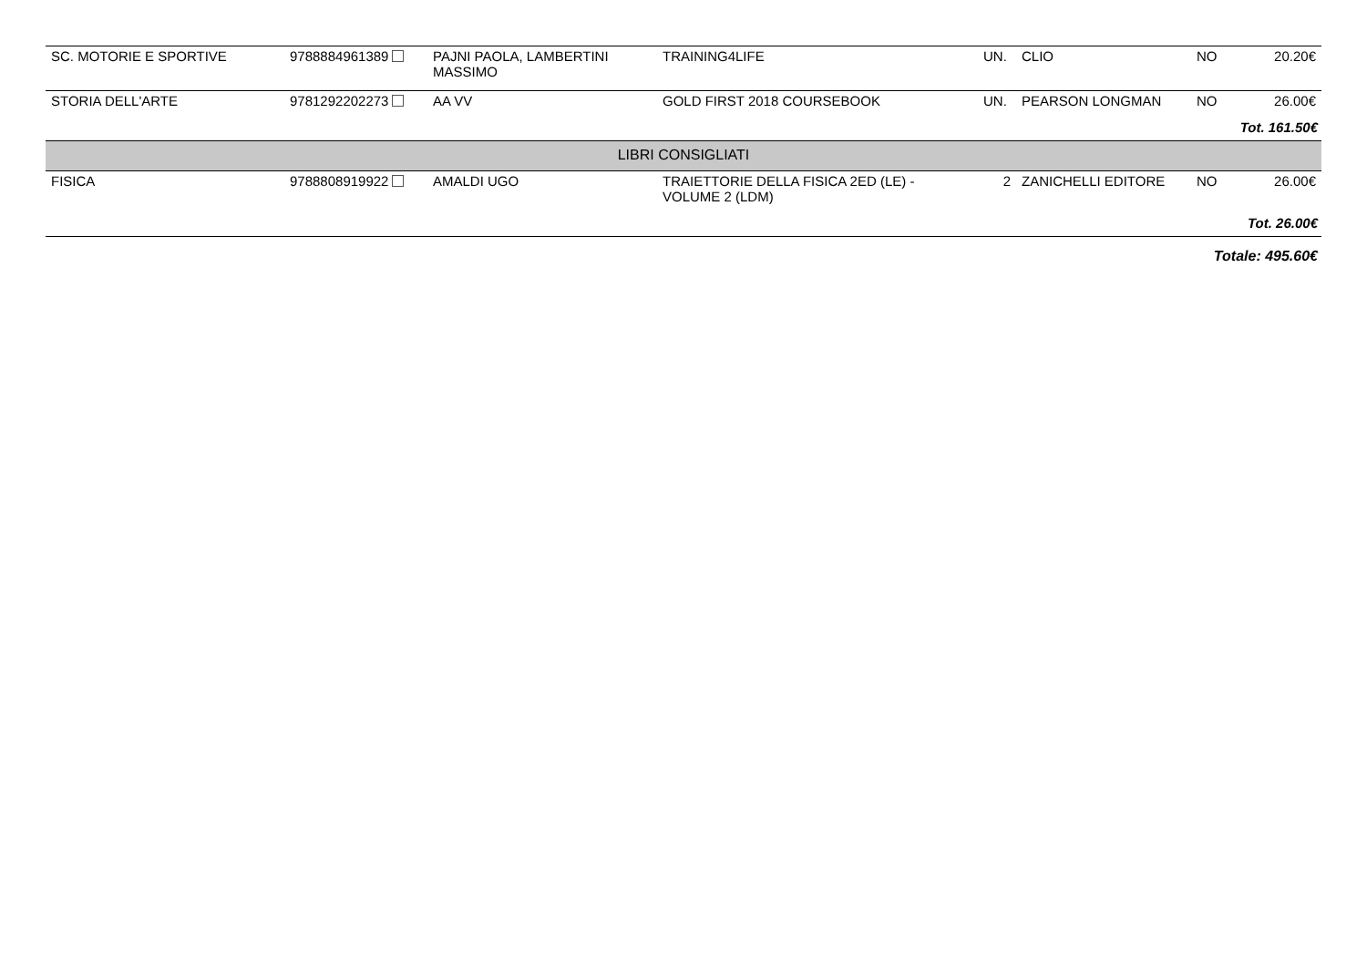| SC. MOTORIE E SPORTIVE | 9788884961389 | PAJNI PAOLA, LAMBERTINI MASSIMO | TRAINING4LIFE | UN. | CLIO | NO | 20.20€ |
| STORIA DELL'ARTE | 9781292202273 | AA VV | GOLD FIRST 2018 COURSEBOOK | UN. | PEARSON LONGMAN | NO | 26.00€ |
| Tot. 161.50€ | | | | | | | |
| LIBRI CONSIGLIATI | | | | | | | |
| FISICA | 9788808919922 | AMALDI UGO | TRAIETTORIE DELLA FISICA 2ED (LE) - VOLUME 2 (LDM) | 2 | ZANICHELLI EDITORE | NO | 26.00€ |
| Tot. 26.00€ | | | | | | | |
| Totale: 495.60€ | | | | | | | |